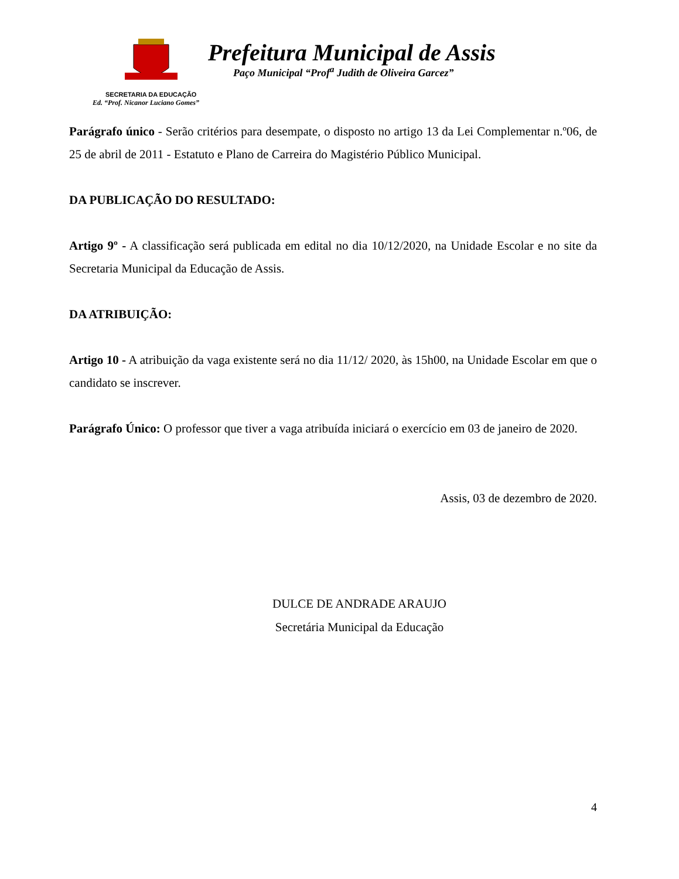Prefeitura Municipal de Assis
Paço Municipal “Prof<sup>a</sup> Judith de Oliveira Garcez”
SECRETARIA DA EDUCAÇÃO
Ed. “Prof. Nicanor Luciano Gomes”
Parágrafo único - Serão critérios para desempate, o disposto no artigo 13 da Lei Complementar n.º06, de 25 de abril de 2011 - Estatuto e Plano de Carreira do Magistério Público Municipal.
DA PUBLICAÇÃO DO RESULTADO:
Artigo 9º - A classificação será publicada em edital no dia 10/12/2020, na Unidade Escolar e no site da Secretaria Municipal da Educação de Assis.
DA ATRIBUIÇÃO:
Artigo 10 - A atribuição da vaga existente será no dia 11/12/ 2020, às 15h00, na Unidade Escolar em que o candidato se inscrever.
Parágrafo Único: O professor que tiver a vaga atribuída iniciará o exercício em 03 de janeiro de 2020.
Assis, 03 de dezembro de 2020.
DULCE DE ANDRADE ARAUJO
Secretária Municipal da Educação
4